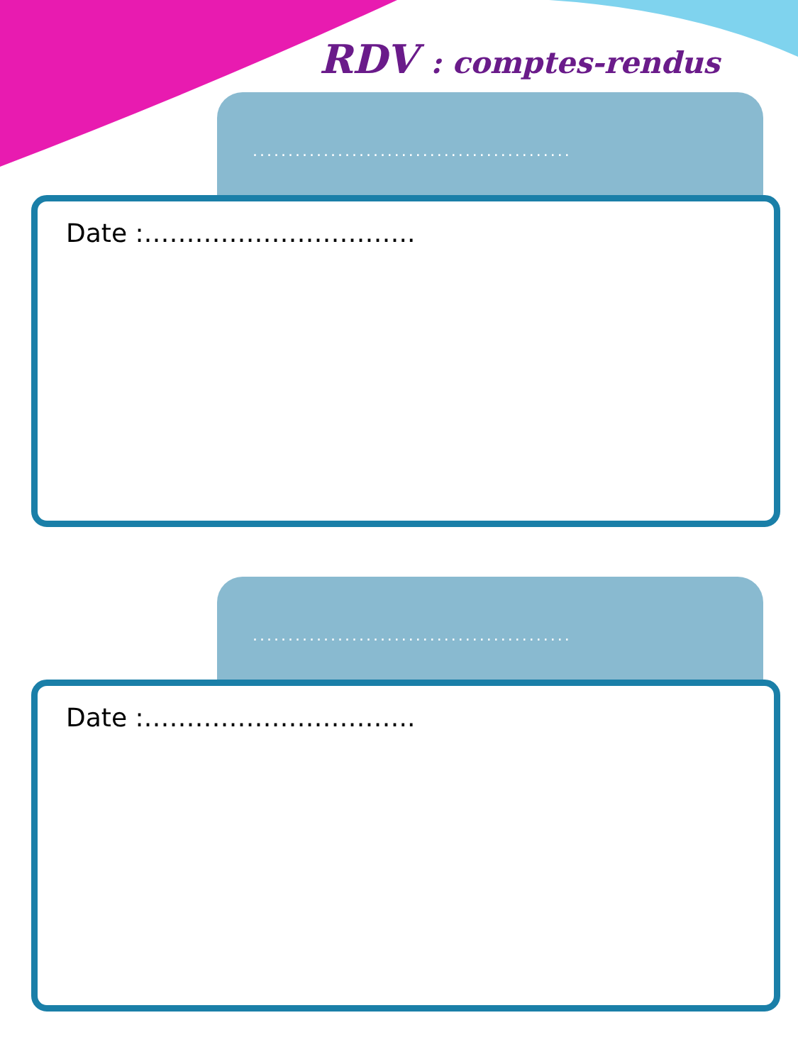RDV : comptes-rendus
.............................................
Date :…………………………..
.............................................
Date :…………………………..